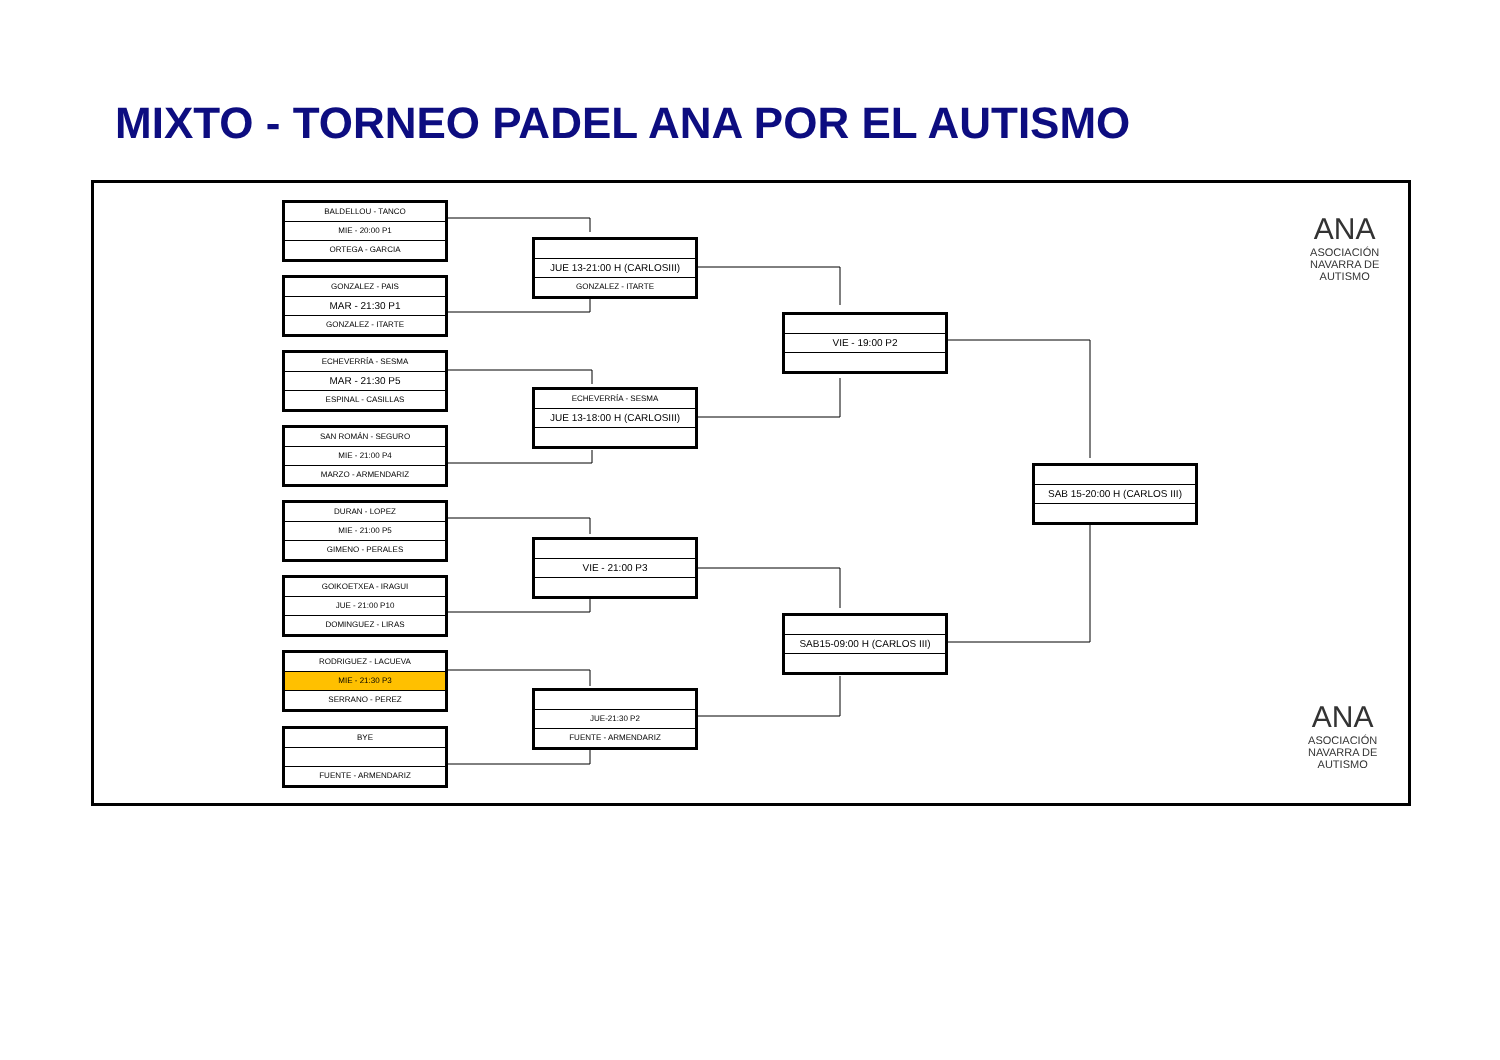MIXTO - TORNEO PADEL ANA POR EL AUTISMO
BALDELLOU - TANCO
MIE - 20:00 P1
ORTEGA - GARCIA
GONZALEZ - PAIS
MAR - 21:30 P1
GONZALEZ - ITARTE
ECHEVERRÍA - SESMA
MAR - 21:30 P5
ESPINAL - CASILLAS
SAN ROMÁN - SEGURO
MIE - 21:00 P4
MARZO - ARMENDARIZ
DURAN - LOPEZ
MIE - 21:00 P5
GIMENO - PERALES
GOIKOETXEA - IRAGUI
JUE - 21:00 P10
DOMINGUEZ - LIRAS
RODRIGUEZ - LACUEVA
MIE - 21:30 P3
SERRANO - PEREZ
BYE
FUENTE - ARMENDARIZ
JUE 13-21:00 H (CARLOSIII)
GONZALEZ - ITARTE
ECHEVERRÍA - SESMA
JUE 13-18:00 H (CARLOSIII)
VIE - 21:00 P3
JUE-21:30 P2
FUENTE - ARMENDARIZ
VIE - 19:00 P2
SAB15-09:00 H (CARLOS III)
SAB 15-20:00 H (CARLOS III)
ANA
ASOCIACIÓN
NAVARRA DE
AUTISMO
ANA
ASOCIACIÓN
NAVARRA DE
AUTISMO